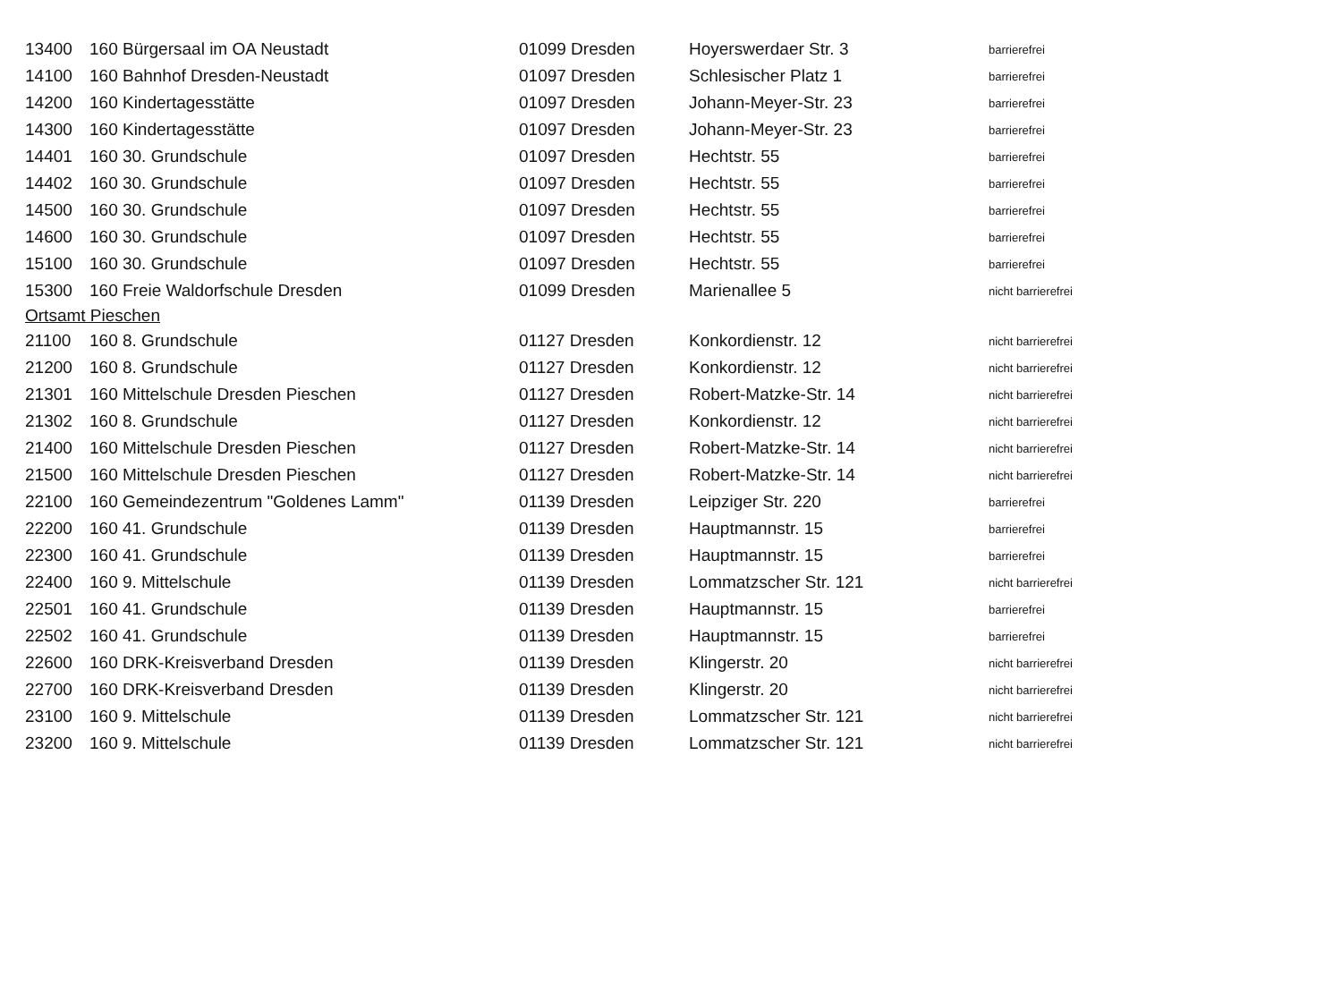| 13400 | 160 Bürgersaal im OA Neustadt | 01099 Dresden | Hoyerswerdaer Str. 3 | barrierefrei |
| 14100 | 160 Bahnhof Dresden-Neustadt | 01097 Dresden | Schlesischer Platz 1 | barrierefrei |
| 14200 | 160 Kindertagesstätte | 01097 Dresden | Johann-Meyer-Str. 23 | barrierefrei |
| 14300 | 160 Kindertagesstätte | 01097 Dresden | Johann-Meyer-Str. 23 | barrierefrei |
| 14401 | 160 30. Grundschule | 01097 Dresden | Hechtstr. 55 | barrierefrei |
| 14402 | 160 30. Grundschule | 01097 Dresden | Hechtstr. 55 | barrierefrei |
| 14500 | 160 30. Grundschule | 01097 Dresden | Hechtstr. 55 | barrierefrei |
| 14600 | 160 30. Grundschule | 01097 Dresden | Hechtstr. 55 | barrierefrei |
| 15100 | 160 30. Grundschule | 01097 Dresden | Hechtstr. 55 | barrierefrei |
| 15300 | 160 Freie Waldorfschule Dresden | 01099 Dresden | Marienallee 5 | nicht barrierefrei |
| Ortsamt Pieschen | | | | |
| 21100 | 160 8. Grundschule | 01127 Dresden | Konkordienstr. 12 | nicht barrierefrei |
| 21200 | 160 8. Grundschule | 01127 Dresden | Konkordienstr. 12 | nicht barrierefrei |
| 21301 | 160 Mittelschule Dresden Pieschen | 01127 Dresden | Robert-Matzke-Str. 14 | nicht barrierefrei |
| 21302 | 160 8. Grundschule | 01127 Dresden | Konkordienstr. 12 | nicht barrierefrei |
| 21400 | 160 Mittelschule Dresden Pieschen | 01127 Dresden | Robert-Matzke-Str. 14 | nicht barrierefrei |
| 21500 | 160 Mittelschule Dresden Pieschen | 01127 Dresden | Robert-Matzke-Str. 14 | nicht barrierefrei |
| 22100 | 160 Gemeindezentrum "Goldenes Lamm" | 01139 Dresden | Leipziger Str. 220 | barrierefrei |
| 22200 | 160 41. Grundschule | 01139 Dresden | Hauptmannstr. 15 | barrierefrei |
| 22300 | 160 41. Grundschule | 01139 Dresden | Hauptmannstr. 15 | barrierefrei |
| 22400 | 160 9. Mittelschule | 01139 Dresden | Lommatzscher Str. 121 | nicht barrierefrei |
| 22501 | 160 41. Grundschule | 01139 Dresden | Hauptmannstr. 15 | barrierefrei |
| 22502 | 160 41. Grundschule | 01139 Dresden | Hauptmannstr. 15 | barrierefrei |
| 22600 | 160 DRK-Kreisverband Dresden | 01139 Dresden | Klingerstr. 20 | nicht barrierefrei |
| 22700 | 160 DRK-Kreisverband Dresden | 01139 Dresden | Klingerstr. 20 | nicht barrierefrei |
| 23100 | 160 9. Mittelschule | 01139 Dresden | Lommatzscher Str. 121 | nicht barrierefrei |
| 23200 | 160 9. Mittelschule | 01139 Dresden | Lommatzscher Str. 121 | nicht barrierefrei |